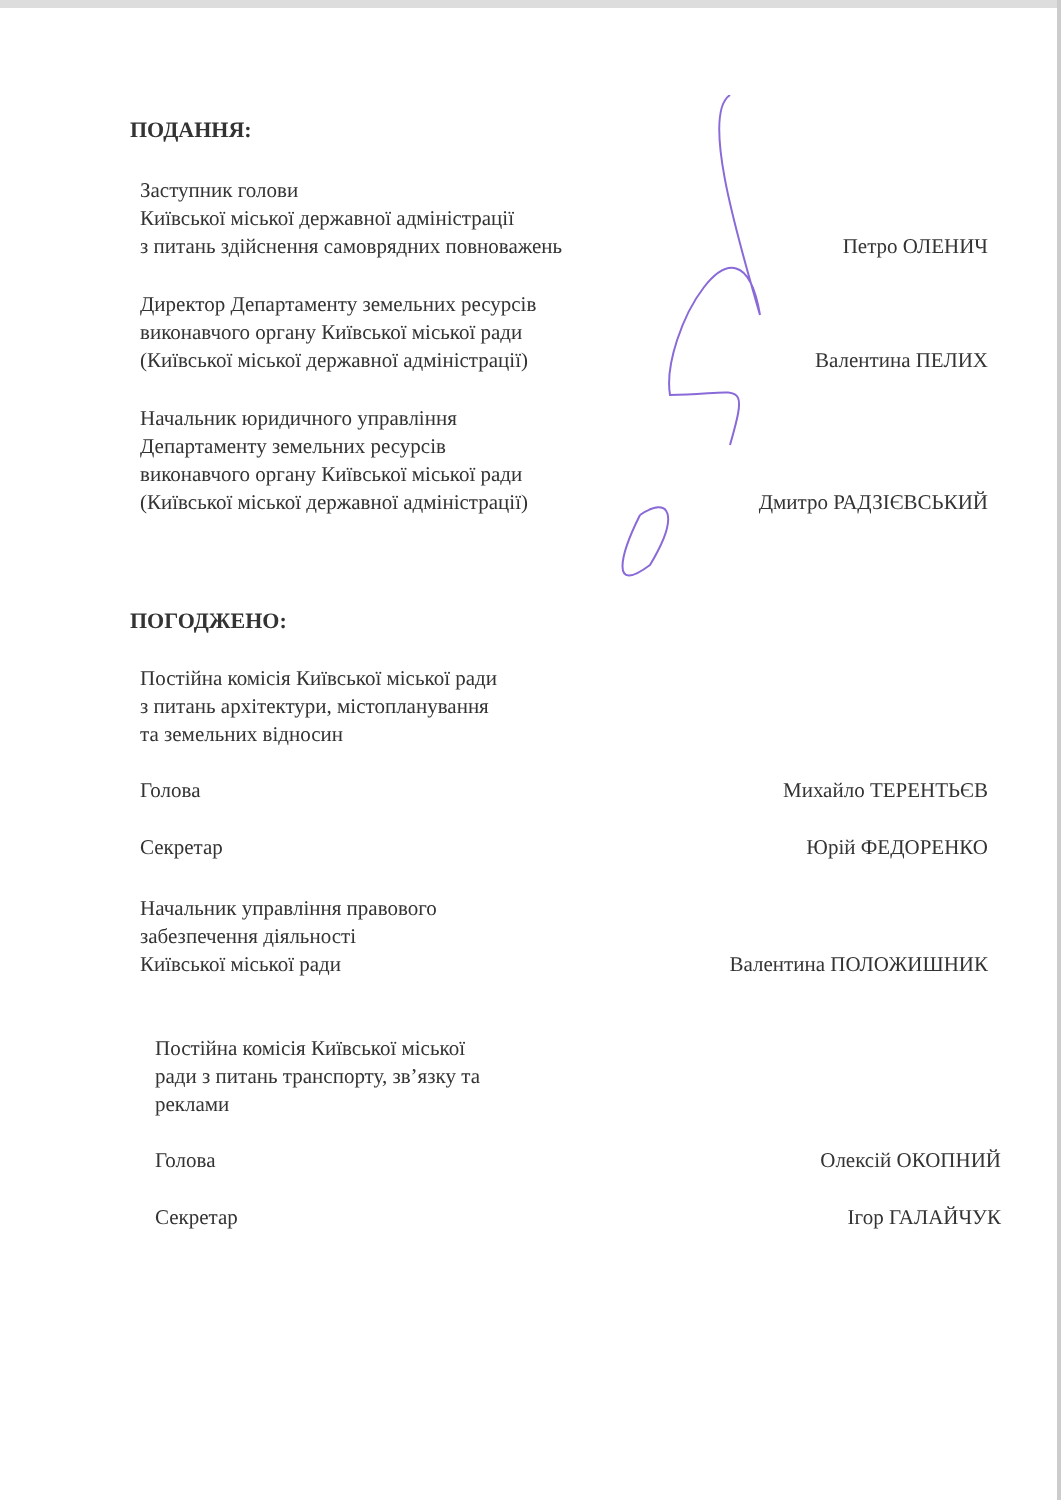ПОДАННЯ:
Заступник голови
Київської міської державної адміністрації
з питань здійснення самоврядних повноважень
Петро ОЛЕНИЧ
Директор Департаменту земельних ресурсів
виконавчого органу Київської міської ради
(Київської міської державної адміністрації)
Валентина ПЕЛИХ
Начальник юридичного управління
Департаменту земельних ресурсів
виконавчого органу Київської міської ради
(Київської міської державної адміністрації)
Дмитро РАДЗІЄВСЬКИЙ
ПОГОДЖЕНО:
Постійна комісія Київської міської ради
з питань архітектури, містопланування
та земельних відносин
Голова
Михайло ТЕРЕНТЬЄВ
Секретар
Юрій ФЕДОРЕНКО
Начальник управління правового
забезпечення діяльності
Київської міської ради
Валентина ПОЛОЖИШНИК
Постійна комісія Київської міської
ради з питань транспорту, зв’язку та
реклами
Голова
Олексій ОКОПНИЙ
Секретар
Ігор ГАЛАЙЧУК